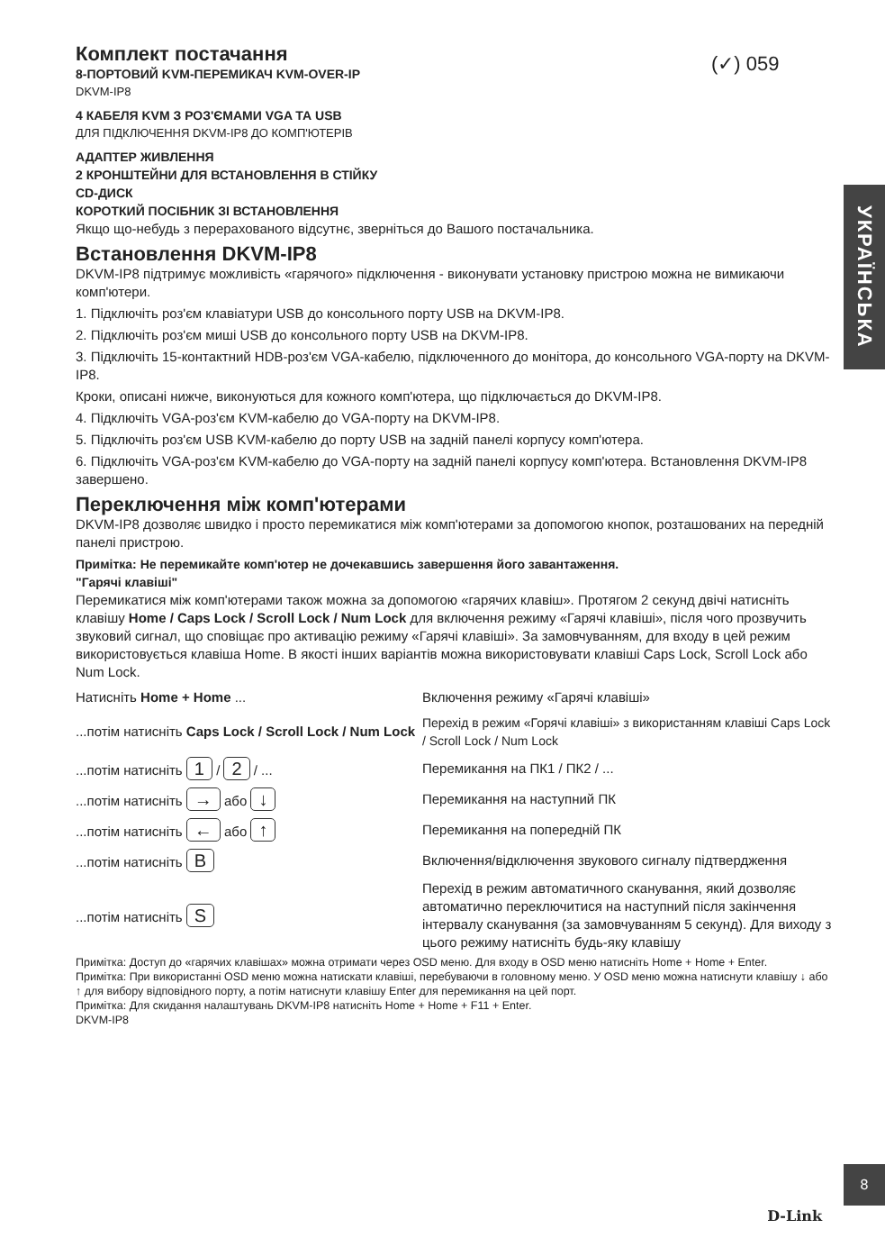(✓) 059
УКРАЇНСЬКА
Комплект постачання
8-ПОРТОВИЙ KVM-ПЕРЕМИКАЧ KVM-OVER-IP
DKVM-IP8
4 КАБЕЛЯ KVM З РОЗ'ЄМАМИ VGA ТА USB
ДЛЯ ПІДКЛЮЧЕННЯ DKVM-IP8 ДО КОМП'ЮТЕРІВ
АДАПТЕР ЖИВЛЕННЯ
2 КРОНШТЕЙНИ ДЛЯ ВСТАНОВЛЕННЯ В СТІЙКУ
CD-ДИСК
КОРОТКИЙ ПОСІБНИК ЗІ ВСТАНОВЛЕННЯ
Якщо що-небудь з перерахованого відсутнє, зверніться до Вашого постачальника.
Встановлення DKVM-IP8
DKVM-IP8 підтримує можливість «гарячого» підключення - виконувати установку пристрою можна не вимикаючи комп'ютери.
1. Підключіть роз'єм клавіатури USB до консольного порту USB на DKVM-IP8.
2. Підключіть роз'єм миші USB до консольного порту USB на DKVM-IP8.
3. Підключіть 15-контактний HDB-роз'єм VGA-кабелю, підключенного до монітора, до консольного VGA-порту на DKVM-IP8.
Кроки, описані нижче, виконуються для кожного комп'ютера, що підключається до DKVM-IP8.
4. Підключіть VGA-роз'єм KVM-кабелю до VGA-порту на DKVM-IP8.
5. Підключіть роз'єм USB KVM-кабелю до порту USB на задній панелі корпусу комп'ютера.
6. Підключіть VGA-роз'єм KVM-кабелю до VGA-порту на задній панелі корпусу комп'ютера. Встановлення DKVM-IP8 завершено.
Переключення між комп'ютерами
DKVM-IP8 дозволяє швидко і просто перемикатися між комп'ютерами за допомогою кнопок, розташованих на передній панелі пристрою.
Примітка: Не перемикайте комп'ютер не дочекавшись завершення його завантаження.
"Гарячі клавіші"
Перемикатися між комп'ютерами також можна за допомогою «гарячих клавіш». Протягом 2 секунд двічі натисніть клавішу Home / Caps Lock / Scroll Lock / Num Lock для включення режиму «Гарячі клавіші», після чого прозвучить звуковий сигнал, що сповіщає про активацію режиму «Гарячі клавіші». За замовчуванням, для входу в цей режим використовується клавіша Home. В якості інших варіантів можна використовувати клавіші Caps Lock, Scroll Lock або Num Lock.
| Натисніть Home + Home ... | Включення режиму «Гарячі клавіші» |
| ...потім натисніть Caps Lock / Scroll Lock / Num Lock | Перехід в режим «Горячі клавіші» з використанням клавіші Caps Lock / Scroll Lock / Num Lock |
| ...потім натисніть 1 / 2 / ... | Перемикання на ПК1 / ПК2 / ... |
| ...потім натисніть → або ↓ | Перемикання на наступний ПК |
| ...потім натисніть ← або ↑ | Перемикання на попередній ПК |
| ...потім натисніть B | Включення/відключення звукового сигналу підтвердження |
| ...потім натисніть S | Перехід в режим автоматичного сканування, який дозволяє автоматично переключитися на наступний після закінчення інтервалу сканування (за замовчуванням 5 секунд). Для виходу з цього режиму натисніть будь-яку клавішу |
Примітка: Доступ до «гарячих клавішах» можна отримати через OSD меню. Для входу в OSD меню натисніть Home + Home + Enter.
Примітка: При використанні OSD меню можна натискати клавіші, перебуваючи в головному меню. У OSD меню можна натиснути клавішу ↓ або ↑ для вибору відповідного порту, а потім натиснути клавішу Enter для перемикання на цей порт.
Примітка: Для скидання налаштувань DKVM-IP8 натисніть Home + Home + F11 + Enter.
DKVM-IP8
8
D-Link